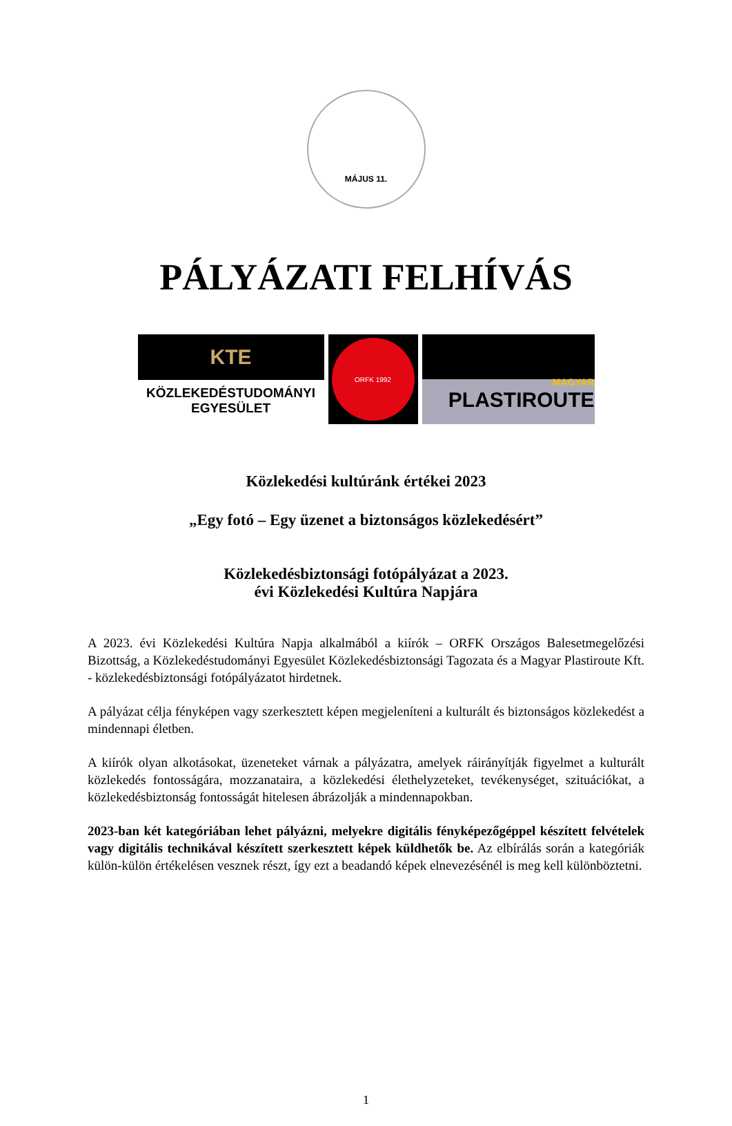MÁJUS 11.
PÁLYÁZATI FELHÍVÁS
KTE
KÖZLEKEDÉSTUDOMÁNYI
EGYESÜLET
ORFK 1992
MAGYAR
PLASTIROUTE
Közlekedési kultúránk értékei 2023
„Egy fotó – Egy üzenet a biztonságos közlekedésért”
Közlekedésbiztonsági fotópályázat a 2023.
évi Közlekedési Kultúra Napjára
A 2023. évi Közlekedési Kultúra Napja alkalmából a kiírók – ORFK Országos Balesetmegelőzési Bizottság, a Közlekedéstudományi Egyesület Közlekedésbiztonsági Tagozata és a Magyar Plastiroute Kft. - közlekedésbiztonsági fotópályázatot hirdetnek.
A pályázat célja fényképen vagy szerkesztett képen megjeleníteni a kulturált és biztonságos közlekedést a mindennapi életben.
A kiírók olyan alkotásokat, üzeneteket várnak a pályázatra, amelyek ráirányítják figyelmet a kulturált közlekedés fontosságára, mozzanataira, a közlekedési élethelyzeteket, tevékenységet, szituációkat, a közlekedésbiztonság fontosságát hitelesen ábrázolják a mindennapokban.
2023-ban két kategóriában lehet pályázni, melyekre digitális fényképezőgéppel készített felvételek vagy digitális technikával készített szerkesztett képek küldhetők be. Az elbírálás során a kategóriák külön-külön értékelésen vesznek részt, így ezt a beadandó képek elnevezésénél is meg kell különböztetni.
1